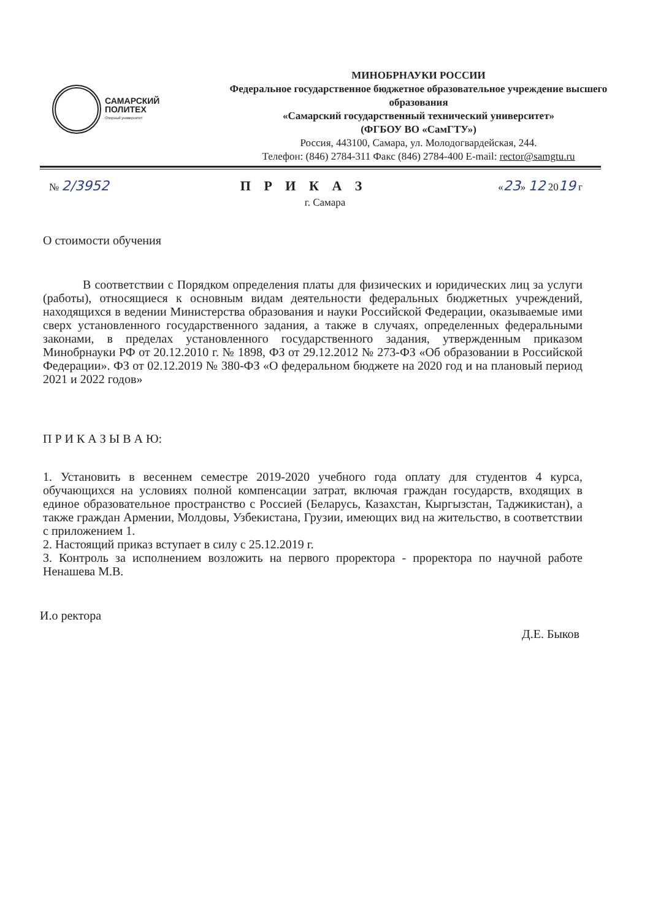САМАРСКИЙ
ПОЛИТЕХ
Опорный университет
МИНОБРНАУКИ РОССИИ
Федеральное государственное бюджетное образовательное учреждение высшего образования
«Самарский государственный технический университет»
(ФГБОУ ВО «СамГТУ»)
Россия, 443100, Самара, ул. Молодогвардейская, 244.
Телефон: (846) 2784-311 Факс (846) 2784-400 E-mail: rector@samgtu.ru
№ 2/3952 П Р И К А З
«23» 12 2019 г
г. Самара
О стоимости обучения
В соответствии с Порядком определения платы для физических и юридических лиц за услуги (работы), относящиеся к основным видам деятельности федеральных бюджетных учреждений, находящихся в ведении Министерства образования и науки Российской Федерации, оказываемые ими сверх установленного государственного задания, а также в случаях, определенных федеральными законами, в пределах установленного государственного задания, утвержденным приказом Минобрнауки РФ от 20.12.2010 г. № 1898, ФЗ от 29.12.2012 № 273-ФЗ «Об образовании в Российской Федерации». ФЗ от 02.12.2019 № 380-ФЗ «О федеральном бюджете на 2020 год и на плановый период 2021 и 2022 годов»
П Р И К А З Ы В А Ю:
1. Установить в весеннем семестре 2019-2020 учебного года оплату для студентов 4 курса, обучающихся на условиях полной компенсации затрат, включая граждан государств, входящих в единое образовательное пространство с Россией (Беларусь, Казахстан, Кыргызстан, Таджикистан), а также граждан Армении, Молдовы, Узбекистана, Грузии, имеющих вид на жительство, в соответствии с приложением 1.
2. Настоящий приказ вступает в силу с 25.12.2019 г.
3. Контроль за исполнением возложить на первого проректора - проректора по научной работе Ненашева М.В.
И.о ректора
Д.Е. Быков